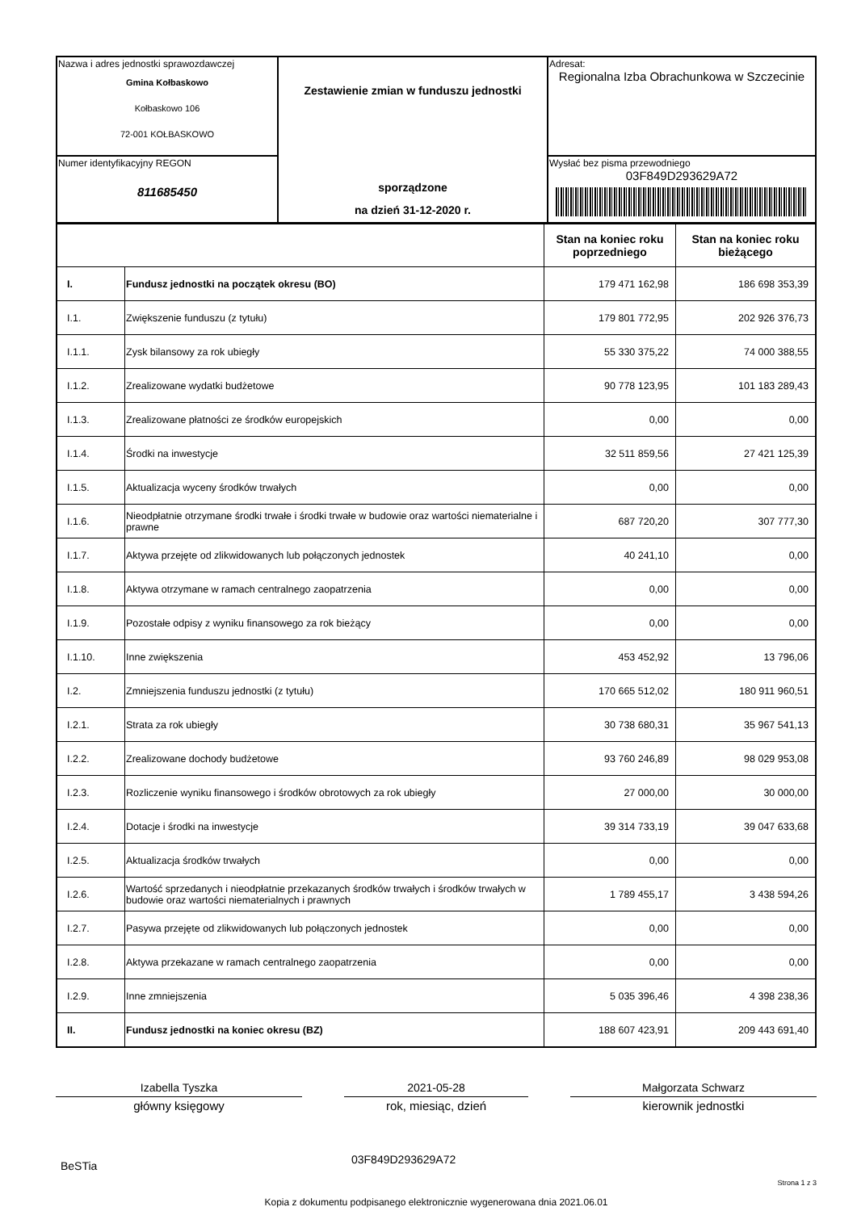| Nazwa i adres jednostki sprawozdawczej Gmina Kołbaskowo Kołbaskowo 106 72-001 KOŁBASKOWO | Zestawienie zmian w funduszu jednostki sporządzone na dzień 31-12-2020 r. | Adresat: Regionalna Izba Obrachunkowa w Szczecinie |
| Numer identyfikacyjny REGON 811685450 | | Wysłać bez pisma przewodniego 03F849D293629A72 |
| | | Stan na koniec roku poprzedniego | Stan na koniec roku bieżącego |
| I. | Fundusz jednostki na początek okresu (BO) | 179 471 162,98 | 186 698 353,39 |
| I.1. | Zwiększenie funduszu (z tytułu) | 179 801 772,95 | 202 926 376,73 |
| I.1.1. | Zysk bilansowy za rok ubiegły | 55 330 375,22 | 74 000 388,55 |
| I.1.2. | Zrealizowane wydatki budżetowe | 90 778 123,95 | 101 183 289,43 |
| I.1.3. | Zrealizowane płatności ze środków europejskich | 0,00 | 0,00 |
| I.1.4. | Środki na inwestycje | 32 511 859,56 | 27 421 125,39 |
| I.1.5. | Aktualizacja wyceny środków trwałych | 0,00 | 0,00 |
| I.1.6. | Nieodpłatnie otrzymane środki trwałe i środki trwałe w budowie oraz wartości niematerialne i prawne | 687 720,20 | 307 777,30 |
| I.1.7. | Aktywa przejęte od zlikwidowanych lub połączonych jednostek | 40 241,10 | 0,00 |
| I.1.8. | Aktywa otrzymane w ramach centralnego zaopatrzenia | 0,00 | 0,00 |
| I.1.9. | Pozostałe odpisy z wyniku finansowego za rok bieżący | 0,00 | 0,00 |
| I.1.10. | Inne zwiększenia | 453 452,92 | 13 796,06 |
| I.2. | Zmniejszenia funduszu jednostki (z tytułu) | 170 665 512,02 | 180 911 960,51 |
| I.2.1. | Strata za rok ubiegły | 30 738 680,31 | 35 967 541,13 |
| I.2.2. | Zrealizowane dochody budżetowe | 93 760 246,89 | 98 029 953,08 |
| I.2.3. | Rozliczenie wyniku finansowego i środków obrotowych za rok ubiegły | 27 000,00 | 30 000,00 |
| I.2.4. | Dotacje i środki na inwestycje | 39 314 733,19 | 39 047 633,68 |
| I.2.5. | Aktualizacja środków trwałych | 0,00 | 0,00 |
| I.2.6. | Wartość sprzedanych i nieodpłatnie przekazanych środków trwałych i środków trwałych w budowie oraz wartości niematerialnych i prawnych | 1 789 455,17 | 3 438 594,26 |
| I.2.7. | Pasywa przejęte od zlikwidowanych lub połączonych jednostek | 0,00 | 0,00 |
| I.2.8. | Aktywa przekazane w ramach centralnego zaopatrzenia | 0,00 | 0,00 |
| I.2.9. | Inne zmniejszenia | 5 035 396,46 | 4 398 238,36 |
| II. | Fundusz jednostki na koniec okresu (BZ) | 188 607 423,91 | 209 443 691,40 |
Izabella Tyszka
główny księgowy
2021-05-28
rok, miesiąc, dzień
Małgorzata Schwarz
kierownik jednostki
BeSTia
03F849D293629A72
Strona 1 z 3
Kopia z dokumentu podpisanego elektronicznie wygenerowana dnia 2021.06.01